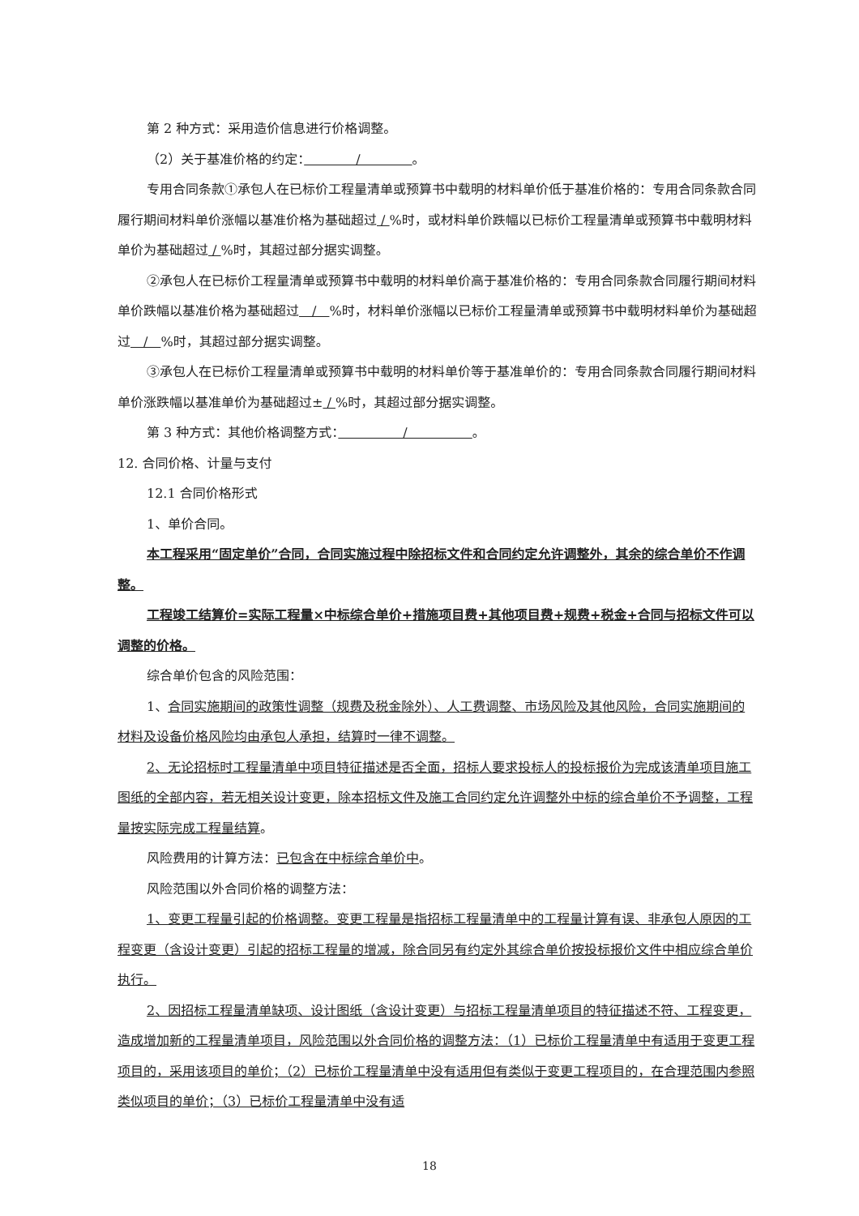第 2 种方式：采用造价信息进行价格调整。
（2）关于基准价格的约定：　　　　/　　　　。
专用合同条款①承包人在已标价工程量清单或预算书中载明的材料单价低于基准价格的：专用合同条款合同履行期间材料单价涨幅以基准价格为基础超过 / %时，或材料单价跌幅以已标价工程量清单或预算书中载明材料单价为基础超过 / %时，其超过部分据实调整。
②承包人在已标价工程量清单或预算书中载明的材料单价高于基准价格的：专用合同条款合同履行期间材料单价跌幅以基准价格为基础超过　/　%时，材料单价涨幅以已标价工程量清单或预算书中载明材料单价为基础超过　/　%时，其超过部分据实调整。
③承包人在已标价工程量清单或预算书中载明的材料单价等于基准单价的：专用合同条款合同履行期间材料单价涨跌幅以基准单价为基础超过± / %时，其超过部分据实调整。
第 3 种方式：其他价格调整方式：　　　　　/　　　　　。
12. 合同价格、计量与支付
12.1 合同价格形式
1、单价合同。
本工程采用“固定单价”合同，合同实施过程中除招标文件和合同约定允许调整外，其余的综合单价不作调整。
工程竣工结算价=实际工程量×中标综合单价+措施项目费+其他项目费+规费+税金+合同与招标文件可以调整的价格。
综合单价包含的风险范围：
1、合同实施期间的政策性调整（规费及税金除外）、人工费调整、市场风险及其他风险，合同实施期间的材料及设备价格风险均由承包人承担，结算时一律不调整。
2、无论招标时工程量清单中项目特征描述是否全面，招标人要求投标人的投标报价为完成该清单项目施工图纸的全部内容，若无相关设计变更，除本招标文件及施工合同约定允许调整外中标的综合单价不予调整，工程量按实际完成工程量结算。
风险费用的计算方法：已包含在中标综合单价中。
风险范围以外合同价格的调整方法：
1、变更工程量引起的价格调整。变更工程量是指招标工程量清单中的工程量计算有误、非承包人原因的工程变更（含设计变更）引起的招标工程量的增减，除合同另有约定外其综合单价按投标报价文件中相应综合单价执行。
2、因招标工程量清单缺项、设计图纸（含设计变更）与招标工程量清单项目的特征描述不符、工程变更，造成增加新的工程量清单项目，风险范围以外合同价格的调整方法：（1）已标价工程量清单中有适用于变更工程项目的，采用该项目的单价；（2）已标价工程量清单中没有适用但有类似于变更工程项目的，在合理范围内参照类似项目的单价；（3）已标价工程量清单中没有适
18